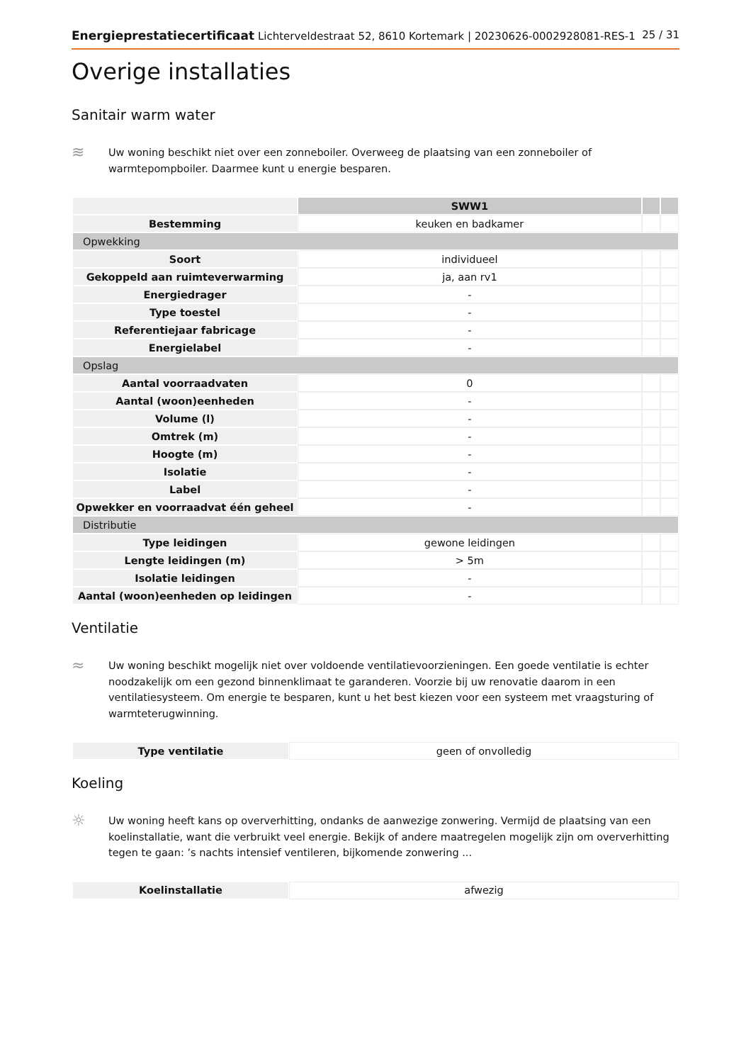Energieprestatiecertificaat Lichterveldestraat 52, 8610 Kortemark | 20230626-0002928081-RES-1 25 / 31
Overige installaties
Sanitair warm water
≋
Uw woning beschikt niet over een zonneboiler. Overweeg de plaatsing van een zonneboiler of warmtepompboiler. Daarmee kunt u energie besparen.
| | SWW1 | | |
| Bestemming | keuken en badkamer | | |
| Opwekking | | | |
| Soort | individueel | | |
| Gekoppeld aan ruimteverwarming | ja, aan rv1 | | |
| Energiedrager | - | | |
| Type toestel | - | | |
| Referentiejaar fabricage | - | | |
| Energielabel | - | | |
| Opslag | | | |
| Aantal voorraadvaten | 0 | | |
| Aantal (woon)eenheden | - | | |
| Volume (l) | - | | |
| Omtrek (m) | - | | |
| Hoogte (m) | - | | |
| Isolatie | - | | |
| Label | - | | |
| Opwekker en voorraadvat één geheel | - | | |
| Distributie | | | |
| Type leidingen | gewone leidingen | | |
| Lengte leidingen (m) | > 5m | | |
| Isolatie leidingen | - | | |
| Aantal (woon)eenheden op leidingen | - | | |
Ventilatie
≈
Uw woning beschikt mogelijk niet over voldoende ventilatievoorzieningen. Een goede ventilatie is echter noodzakelijk om een gezond binnenklimaat te garanderen. Voorzie bij uw renovatie daarom in een ventilatiesysteem. Om energie te besparen, kunt u het best kiezen voor een systeem met vraagsturing of warmteterugwinning.
| Type ventilatie | geen of onvolledig |
Koeling
☼
Uw woning heeft kans op oververhitting, ondanks de aanwezige zonwering. Vermijd de plaatsing van een koelinstallatie, want die verbruikt veel energie. Bekijk of andere maatregelen mogelijk zijn om oververhitting tegen te gaan: ’s nachts intensief ventileren, bijkomende zonwering ...
| Koelinstallatie | afwezig |